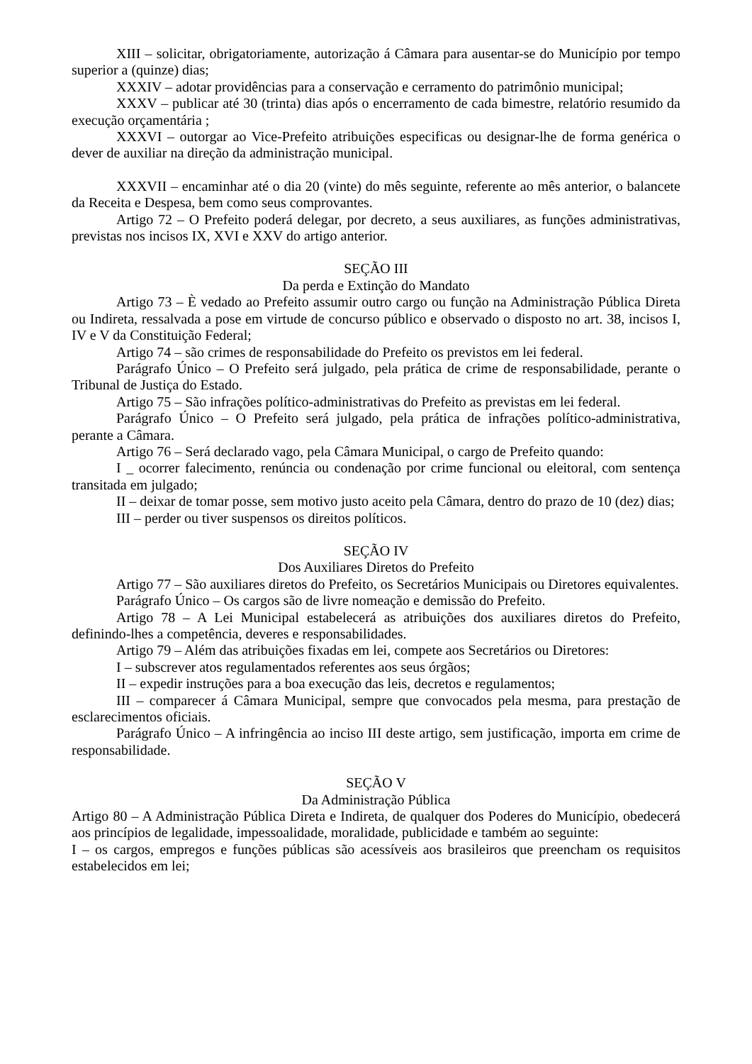XIII – solicitar, obrigatoriamente, autorização á Câmara para ausentar-se do Município por tempo superior a (quinze) dias;
XXXIV – adotar providências para a conservação e cerramento do patrimônio municipal;
XXXV – publicar até 30 (trinta) dias após o encerramento de cada bimestre, relatório resumido da execução orçamentária ;
XXXVI – outorgar ao Vice-Prefeito atribuições especificas ou designar-lhe de forma genérica o dever de auxiliar na direção da administração municipal.
XXXVII – encaminhar até o dia 20 (vinte) do mês seguinte, referente ao mês anterior, o balancete da Receita e Despesa, bem como seus comprovantes.
Artigo 72 – O Prefeito poderá delegar, por decreto, a seus auxiliares, as funções administrativas, previstas nos incisos IX, XVI e XXV do artigo anterior.
SEÇÃO III
Da perda e Extinção do Mandato
Artigo 73 – È vedado ao Prefeito assumir outro cargo ou função na Administração Pública Direta ou Indireta, ressalvada a pose em virtude de concurso público e observado o disposto no art. 38, incisos I, IV e V da Constituição Federal;
Artigo 74 – são crimes de responsabilidade do Prefeito os previstos em lei federal.
Parágrafo Único – O Prefeito será julgado, pela prática de crime de responsabilidade, perante o Tribunal de Justiça do Estado.
Artigo 75 – São infrações político-administrativas do Prefeito as previstas em lei federal.
Parágrafo Único – O Prefeito será julgado, pela prática de infrações político-administrativa, perante a Câmara.
Artigo 76 – Será declarado vago, pela Câmara Municipal, o cargo de Prefeito quando:
I _ ocorrer falecimento, renúncia ou condenação por crime funcional ou eleitoral, com sentença transitada em julgado;
II – deixar de tomar posse, sem motivo justo aceito pela Câmara, dentro do prazo de 10 (dez) dias;
III – perder ou tiver suspensos os direitos políticos.
SEÇÃO IV
Dos Auxiliares Diretos do Prefeito
Artigo 77 – São auxiliares diretos do Prefeito, os Secretários Municipais ou Diretores equivalentes.
Parágrafo Único – Os cargos são de livre nomeação e demissão do Prefeito.
Artigo 78 – A Lei Municipal estabelecerá as atribuições dos auxiliares diretos do Prefeito, definindo-lhes a competência, deveres e responsabilidades.
Artigo 79 – Além das atribuições fixadas em lei, compete aos Secretários ou Diretores:
I – subscrever atos regulamentados referentes aos seus órgãos;
II – expedir instruções para a boa execução das leis, decretos e regulamentos;
III – comparecer á Câmara Municipal, sempre que convocados pela mesma, para prestação de esclarecimentos oficiais.
Parágrafo Único – A infringência ao inciso III deste artigo, sem justificação, importa em crime de responsabilidade.
SEÇÃO V
Da Administração Pública
Artigo 80 – A Administração Pública Direta e Indireta, de qualquer dos Poderes do Município, obedecerá aos princípios de legalidade, impessoalidade, moralidade, publicidade e também ao seguinte:
I – os cargos, empregos e funções públicas são acessíveis aos brasileiros que preencham os requisitos estabelecidos em lei;